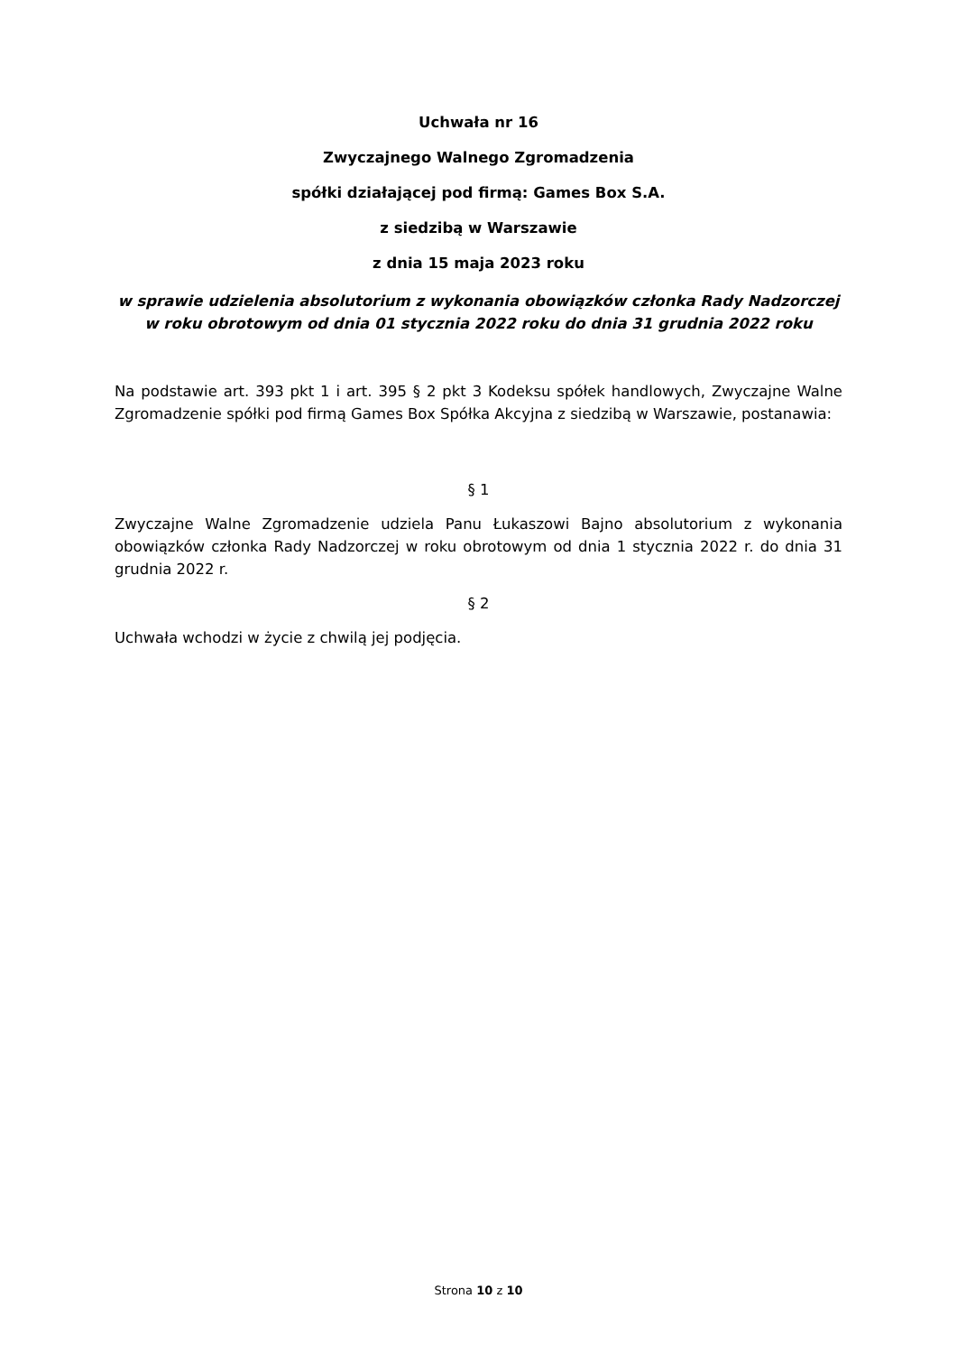Uchwała nr 16
Zwyczajnego Walnego Zgromadzenia
spółki działającej pod firmą: Games Box S.A.
z siedzibą w Warszawie
z dnia 15 maja 2023 roku
w sprawie udzielenia absolutorium z wykonania obowiązków członka Rady Nadzorczej w roku obrotowym od dnia 01 stycznia 2022 roku do dnia 31 grudnia 2022 roku
Na podstawie art. 393 pkt 1 i art. 395 § 2 pkt 3 Kodeksu spółek handlowych, Zwyczajne Walne Zgromadzenie spółki pod firmą Games Box Spółka Akcyjna z siedzibą w Warszawie, postanawia:
§ 1
Zwyczajne Walne Zgromadzenie udziela Panu Łukaszowi Bajno absolutorium z wykonania obowiązków członka Rady Nadzorczej w roku obrotowym od dnia 1 stycznia 2022 r. do dnia 31 grudnia 2022 r.
§ 2
Uchwała wchodzi w życie z chwilą jej podjęcia.
Strona 10 z 10